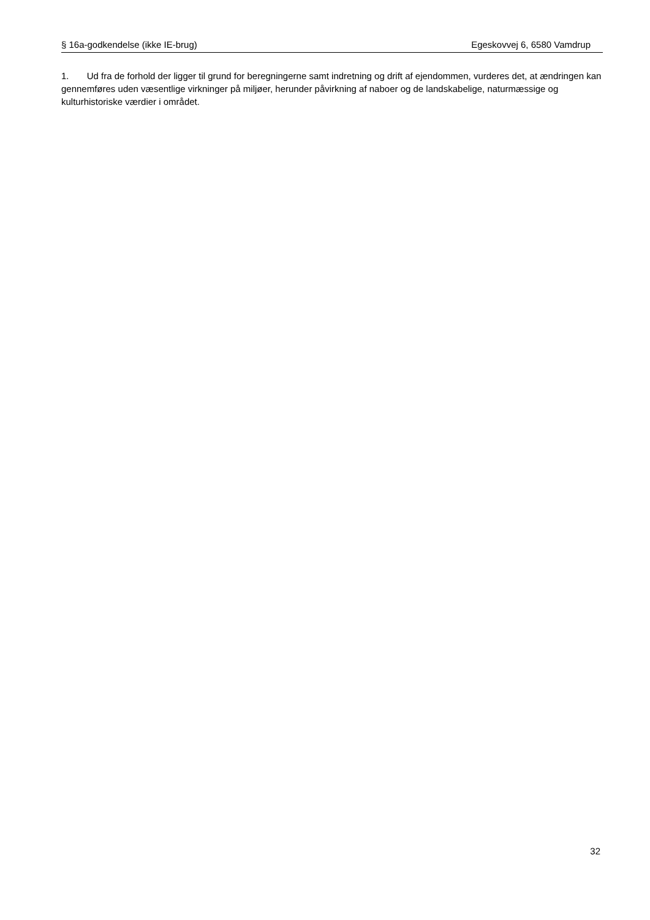§ 16a-godkendelse (ikke IE-brug) Egeskovvej 6, 6580 Vamdrup
1. Ud fra de forhold der ligger til grund for beregningerne samt indretning og drift af ejendommen, vurderes det, at ændringen kan gennemføres uden væsentlige virkninger på miljøer, herunder påvirkning af naboer og de landskabelige, naturmæssige og kulturhistoriske værdier i området.
32